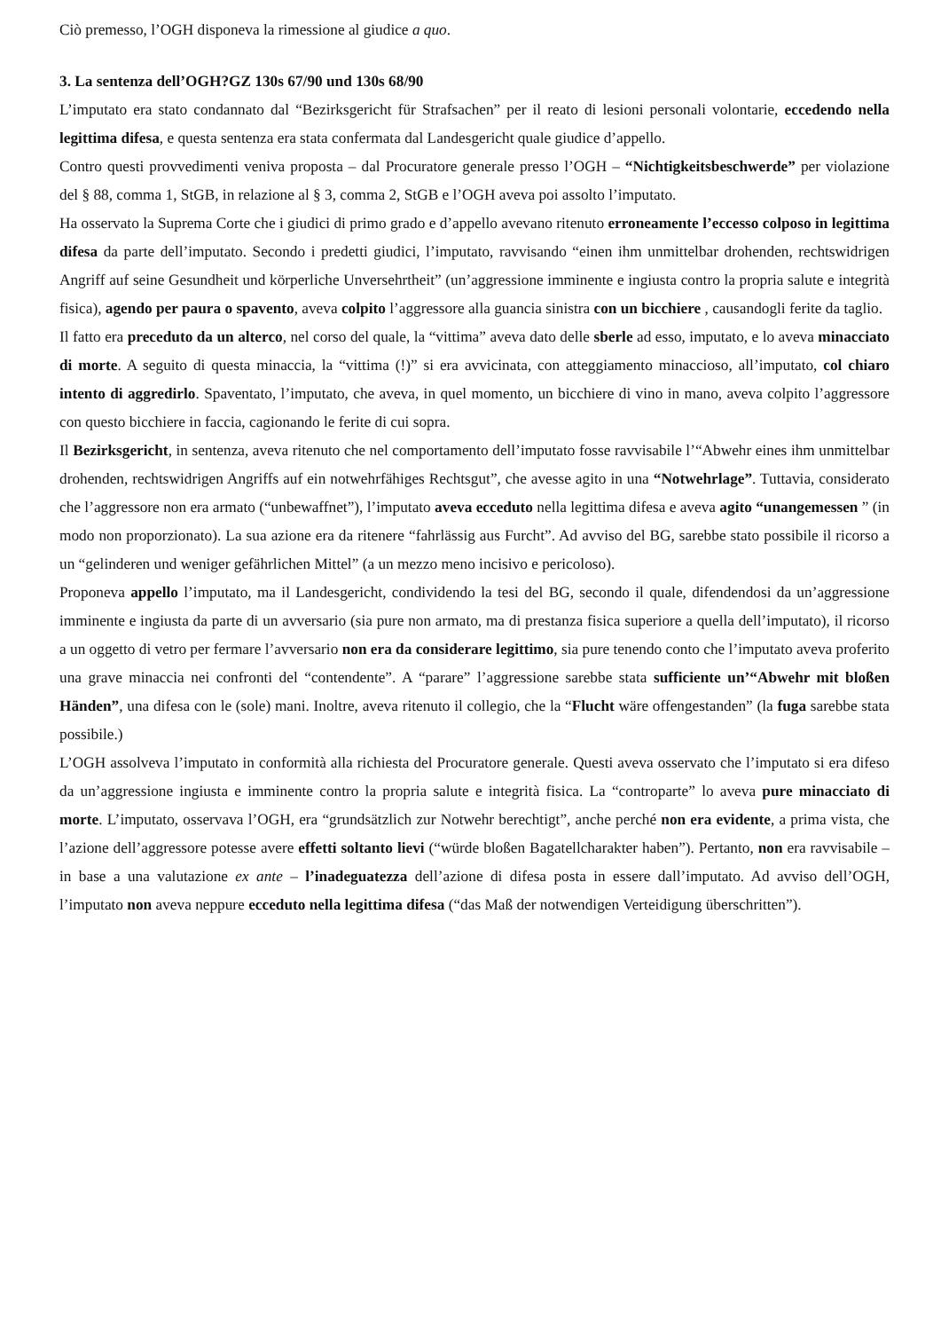Ciò premesso, l’OGH disponeva la rimessione al giudice a quo.
3. La sentenza dell’OGH?GZ 130s 67/90 und 130s 68/90
L’imputato era stato condannato dal “Bezirksgericht für Strafsachen” per il reato di lesioni personali volontarie, eccedendo nella legittima difesa, e questa sentenza era stata confermata dal Landesgericht quale giudice d’appello.
Contro questi provvedimenti veniva proposta – dal Procuratore generale presso l’OGH – “Nichtigkeitsbeschwerde” per violazione del § 88, comma 1, StGB, in relazione al § 3, comma 2, StGB e l’OGH aveva poi assolto l’imputato.
Ha osservato la Suprema Corte che i giudici di primo grado e d’appello avevano ritenuto erroneamente l’eccesso colposo in legittima difesa da parte dell’imputato. Secondo i predetti giudici, l’imputato, ravvisando “einen ihm unmittelbar drohenden, rechtswidrigen Angriff auf seine Gesundheit und körperliche Unversehrtheit” (un’aggressione imminente e ingiusta contro la propria salute e integrità fisica), agendo per paura o spavento, aveva colpito l’aggressore alla guancia sinistra con un bicchiere , causandogli ferite da taglio.
Il fatto era preceduto da un alterco, nel corso del quale, la “vittima” aveva dato delle sberle ad esso, imputato, e lo aveva minacciato di morte. A seguito di questa minaccia, la “vittima (!)” si era avvicinata, con atteggiamento minaccioso, all’imputato, col chiaro intento di aggredirlo. Spaventato, l’imputato, che aveva, in quel momento, un bicchiere di vino in mano, aveva colpito l’aggressore con questo bicchiere in faccia, cagionando le ferite di cui sopra.
Il Bezirksgericht, in sentenza, aveva ritenuto che nel comportamento dell’imputato fosse ravvisabile l’“Abwehr eines ihm unmittelbar drohenden, rechtswidrigen Angriffs auf ein notwehrfähiges Rechtsgut”, che avesse agito in una “Notwehrlage”. Tuttavia, considerato che l’aggressore non era armato (“unbewaffnet”), l’imputato aveva ecceduto nella legittima difesa e aveva agito “unangemessen ” (in modo non proporzionato). La sua azione era da ritenere “fahrlässig aus Furcht”. Ad avviso del BG, sarebbe stato possibile il ricorso a un “gelinderen und weniger gefährlichen Mittel” (a un mezzo meno incisivo e pericoloso).
Proponeva appello l’imputato, ma il Landesgericht, condividendo la tesi del BG, secondo il quale, difendendosi da un’aggressione imminente e ingiusta da parte di un avversario (sia pure non armato, ma di prestanza fisica superiore a quella dell’imputato), il ricorso a un oggetto di vetro per fermare l’avversario non era da considerare legittimo, sia pure tenendo conto che l’imputato aveva proferito una grave minaccia nei confronti del “contendente”. A “parare” l’aggressione sarebbe stata sufficiente un’“Abwehr mit bloßen Händen”, una difesa con le (sole) mani. Inoltre, aveva ritenuto il collegio, che la “Flucht wäre offengestanden” (la fuga sarebbe stata possibile.)
L’OGH assolveva l’imputato in conformità alla richiesta del Procuratore generale. Questi aveva osservato che l’imputato si era difeso da un’aggressione ingiusta e imminente contro la propria salute e integrità fisica. La “controparte” lo aveva pure minacciato di morte. L’imputato, osservava l’OGH, era “grundsätzlich zur Notwehr berechtigt”, anche perché non era evidente, a prima vista, che l’azione dell’aggressore potesse avere effetti soltanto lievi (“würde bloßen Bagatellcharakter haben”). Pertanto, non era ravvisabile – in base a una valutazione ex ante – l’inadeguatezza dell’azione di difesa posta in essere dall’imputato. Ad avviso dell’OGH, l’imputato non aveva neppure ecceduto nella legittima difesa (“das Maß der notwendigen Verteidigung überschritten”).